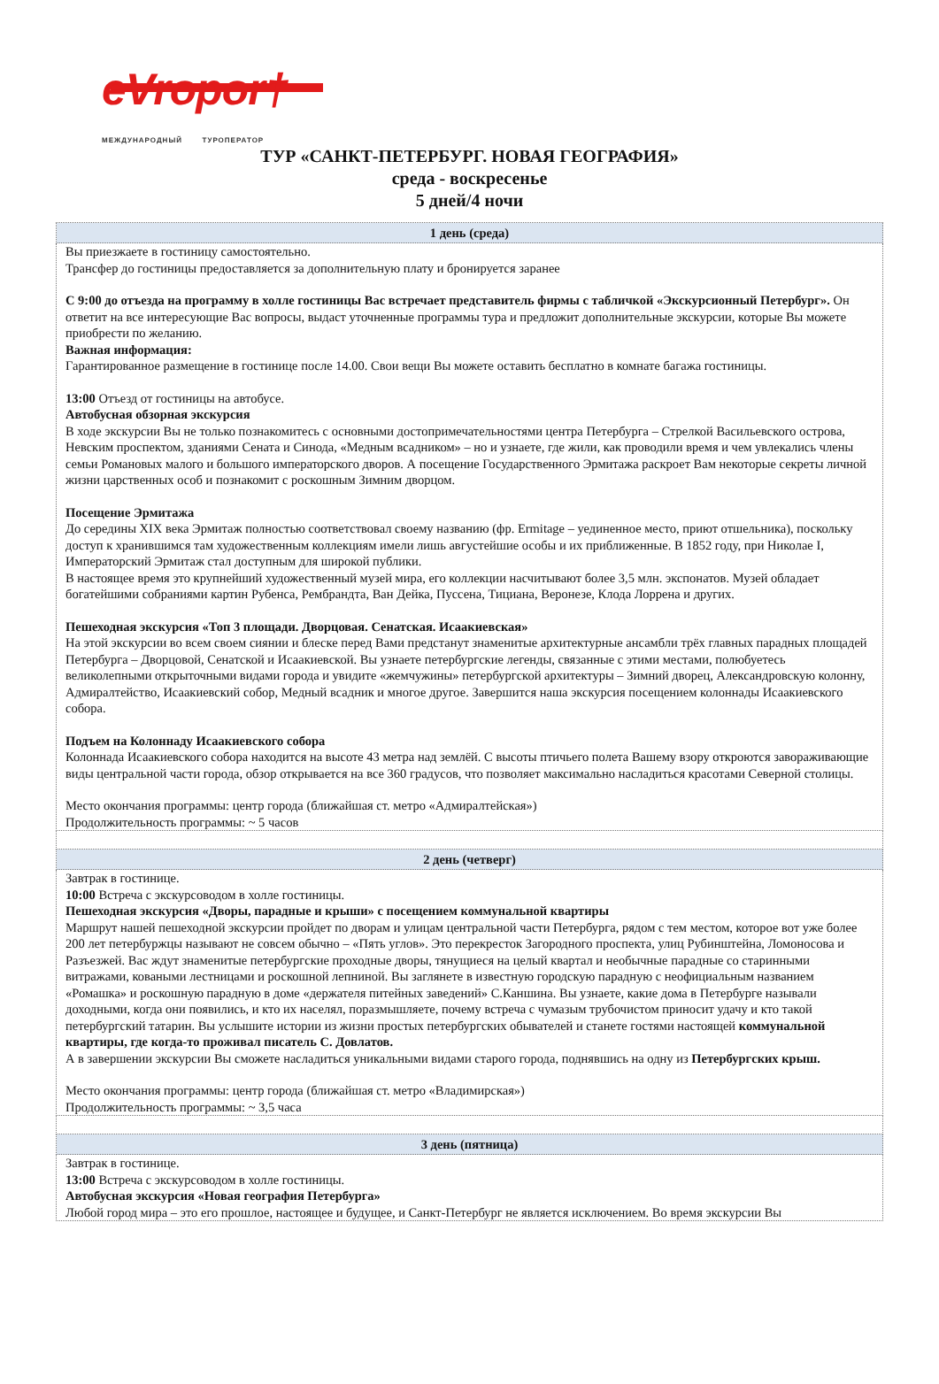eVropor†
МЕЖДУНАРОДНЫЙ ТУРОПЕРАТОР
ТУР «САНКТ-ПЕТЕРБУРГ. НОВАЯ ГЕОГРАФИЯ»
среда - воскресенье
5 дней/4 ночи
| 1 день (среда) |
| --- |
| Вы приезжаете в гостиницу самостоятельно. Трансфер до гостиницы предоставляется за дополнительную плату и бронируется заранее С 9:00 до отъезда на программу в холле гостиницы Вас встречает представитель фирмы с табличкой «Экскурсионный Петербург». Он ответит на все интересующие Вас вопросы, выдаст уточненные программы тура и предложит дополнительные экскурсии, которые Вы можете приобрести по желанию. Важная информация: Гарантированное размещение в гостинице после 14.00. Свои вещи Вы можете оставить бесплатно в комнате багажа гостиницы. 13:00 Отъезд от гостиницы на автобусе. Автобусная обзорная экскурсия В ходе экскурсии Вы не только познакомитесь с основными достопримечательностями центра Петербурга – Стрелкой Васильевского острова, Невским проспектом, зданиями Сената и Синода, «Медным всадником» – но и узнаете, где жили, как проводили время и чем увлекались члены семьи Романовых малого и большого императорского дворов. А посещение Государственного Эрмитажа раскроет Вам некоторые секреты личной жизни царственных особ и познакомит с роскошным Зимним дворцом. Посещение Эрмитажа До середины XIX века Эрмитаж полностью соответствовал своему названию (фр. Ermitage – уединенное место, приют отшельника), поскольку доступ к хранившимся там художественным коллекциям имели лишь августейшие особы и их приближенные. В 1852 году, при Николае I, Императорский Эрмитаж стал доступным для широкой публики. В настоящее время это крупнейший художественный музей мира, его коллекции насчитывают более 3,5 млн. экспонатов. Музей обладает богатейшими собраниями картин Рубенса, Рембрандта, Ван Дейка, Пуссена, Тициана, Веронезе, Клода Лоррена и других. Пешеходная экскурсия «Топ 3 площади. Дворцовая. Сенатская. Исаакиевская» На этой экскурсии во всем своем сиянии и блеске перед Вами предстанут знаменитые архитектурные ансамбли трёх главных парадных площадей Петербурга – Дворцовой, Сенатской и Исаакиевской. Вы узнаете петербургские легенды, связанные с этими местами, полюбуетесь великолепными открыточными видами города и увидите «жемчужины» петербургской архитектуры – Зимний дворец, Александровскую колонну, Адмиралтейство, Исаакиевский собор, Медный всадник и многое другое. Завершится наша экскурсия посещением колоннады Исаакиевского собора. Подъем на Колоннаду Исаакиевского собора Колоннада Исаакиевского собора находится на высоте 43 метра над землёй. С высоты птичьего полета Вашему взору откроются завораживающие виды центральной части города, обзор открывается на все 360 градусов, что позволяет максимально насладиться красотами Северной столицы. Место окончания программы: центр города (ближайшая ст. метро «Адмиралтейская») Продолжительность программы: ~ 5 часов |
| 2 день (четверг) |
| Завтрак в гостинице. 10:00 Встреча с экскурсоводом в холле гостиницы. Пешеходная экскурсия «Дворы, парадные и крыши» с посещением коммунальной квартиры Маршрут нашей пешеходной экскурсии пройдет по дворам и улицам центральной части Петербурга, рядом с тем местом, которое вот уже более 200 лет петербуржцы называют не совсем обычно – «Пять углов». Это перекресток Загородного проспекта, улиц Рубинштейна, Ломоносова и Разъезжей. Вас ждут знаменитые петербургские проходные дворы, тянущиеся на целый квартал и необычные парадные со старинными витражами, коваными лестницами и роскошной лепниной. Вы заглянете в известную городскую парадную с неофициальным названием «Ромашка» и роскошную парадную в доме «держателя питейных заведений» С.Каншина. Вы узнаете, какие дома в Петербурге называли доходными, когда они появились, и кто их населял, поразмышляете, почему встреча с чумазым трубочистом приносит удачу и кто такой петербургский татарин. Вы услышите истории из жизни простых петербургских обывателей и станете гостями настоящей коммунальной квартиры, где когда-то проживал писатель С. Довлатов. А в завершении экскурсии Вы сможете насладиться уникальными видами старого города, поднявшись на одну из Петербургских крыш. Место окончания программы: центр города (ближайшая ст. метро «Владимирская») Продолжительность программы: ~ 3,5 часа |
| 3 день (пятница) |
| Завтрак в гостинице. 13:00 Встреча с экскурсоводом в холле гостиницы. Автобусная экскурсия «Новая география Петербурга» Любой город мира – это его прошлое, настоящее и будущее, и Санкт-Петербург не является исключением. Во время экскурсии Вы |